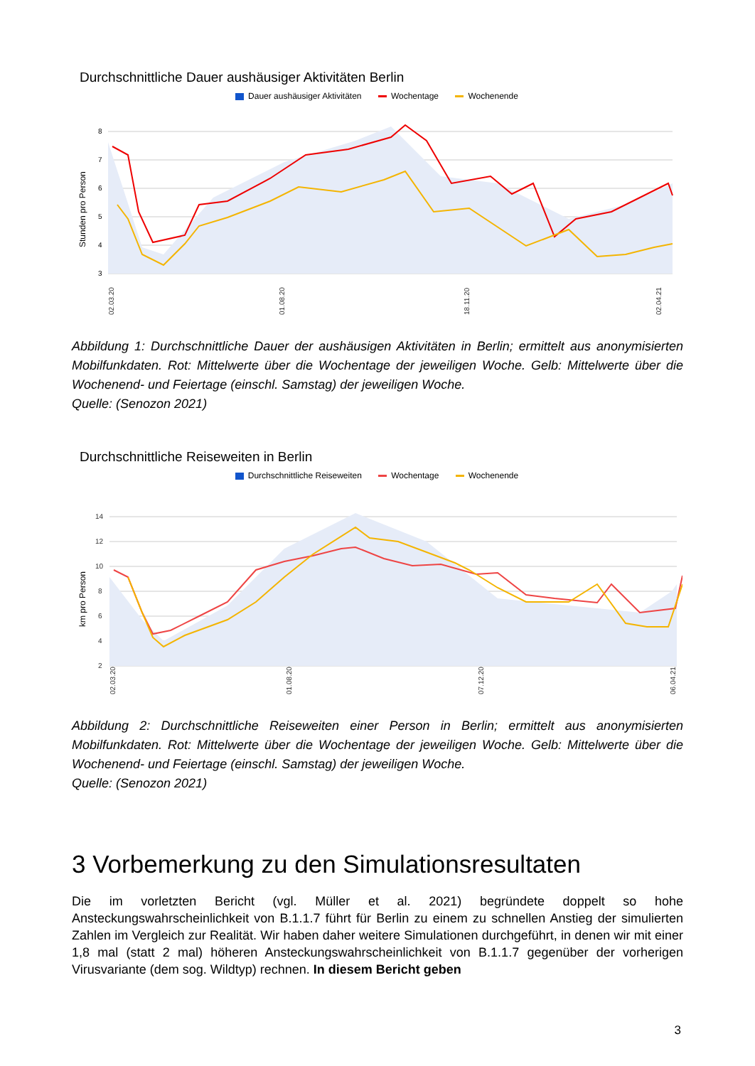Durchschnittliche Dauer aushäusiger Aktivitäten Berlin
Dauer aushäusiger Aktivitäten Wochentage Wochenende
Stunden pro Person
8
7
6
5
4
3
02.03.20
01.08.20
18.11.20
02.04.21
Abbildung 1: Durchschnittliche Dauer der aushäusigen Aktivitäten in Berlin; ermittelt aus anonymisierten Mobilfunkdaten. Rot: Mittelwerte über die Wochentage der jeweiligen Woche. Gelb: Mittelwerte über die Wochenend- und Feiertage (einschl. Samstag) der jeweiligen Woche.
Quelle: (Senozon 2021)
Durchschnittliche Reiseweiten in Berlin
Durchschnittliche Reiseweiten Wochentage Wochenende
km pro Person
14
12
10
8
6
4
2
02.03.20
01.08.20
07.12.20
06.04.21
Abbildung 2: Durchschnittliche Reiseweiten einer Person in Berlin; ermittelt aus anonymisierten Mobilfunkdaten. Rot: Mittelwerte über die Wochentage der jeweiligen Woche. Gelb: Mittelwerte über die Wochenend- und Feiertage (einschl. Samstag) der jeweiligen Woche.
Quelle: (Senozon 2021)
3 Vorbemerkung zu den Simulationsresultaten
Die im vorletzten Bericht (vgl. Müller et al. 2021) begründete doppelt so hohe Ansteckungswahrscheinlichkeit von B.1.1.7 führt für Berlin zu einem zu schnellen Anstieg der simulierten Zahlen im Vergleich zur Realität. Wir haben daher weitere Simulationen durchgeführt, in denen wir mit einer 1,8 mal (statt 2 mal) höheren Ansteckungswahrscheinlichkeit von B.1.1.7 gegenüber der vorherigen Virusvariante (dem sog. Wildtyp) rechnen. In diesem Bericht geben
3